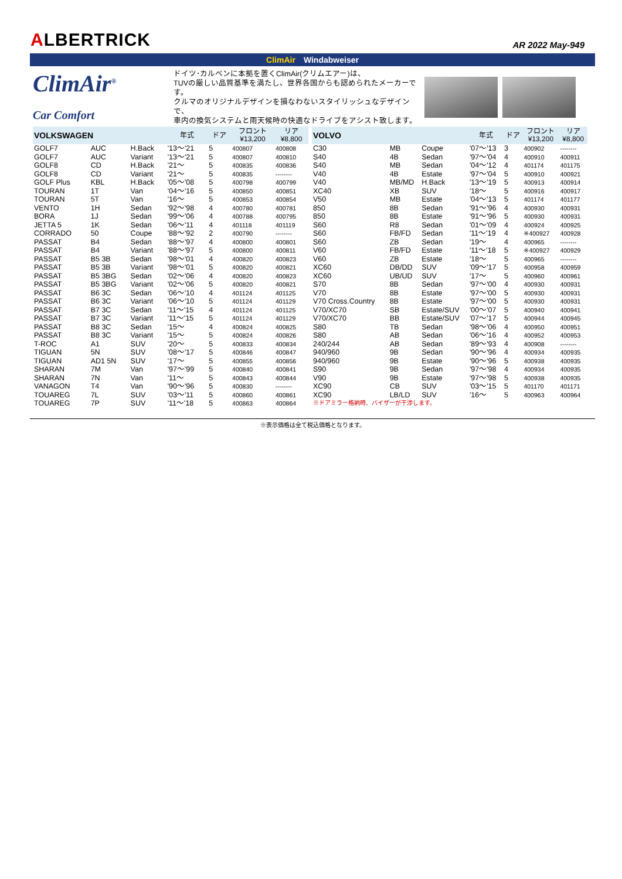ALBERTRICK
AR 2022 May-949
ClimAir Windabweiser
ClimAir<sup>®</sup>
Car Comfort
ドイツ･カルベンに本拠を置くClimAir(クリムエアー)は、
TUVの厳しい品質基準を満たし、世界各国からも認められたメーカーです。
クルマのオリジナルデザインを損なわないスタイリッシュなデザインで、
車内の換気システムと雨天候時の快適なドライブをアシスト致します。
| VOLKSWAGEN | | | 年式 | ドア | フロント ¥13,200 | リア ¥8,800 |
| --- | --- | --- | --- | --- | --- | --- |
| GOLF7 | AUC | H.Back | '13～'21 | 5 | 400807 | 400808 |
| GOLF7 | AUC | Variant | '13～'21 | 5 | 400807 | 400810 |
| GOLF8 | CD | H.Back | '21～ | 5 | 400835 | 400836 |
| GOLF8 | CD | Variant | '21～ | 5 | 400835 | -------- |
| GOLF Plus | KBL | H.Back | '05～'08 | 5 | 400798 | 400799 |
| TOURAN | 1T | Van | '04～'16 | 5 | 400850 | 400851 |
| TOURAN | 5T | Van | '16～ | 5 | 400853 | 400854 |
| VENTO | 1H | Sedan | '92～'98 | 4 | 400780 | 400781 |
| BORA | 1J | Sedan | '99～'06 | 4 | 400788 | 400795 |
| JETTA 5 | 1K | Sedan | '06～'11 | 4 | 401118 | 401119 |
| CORRADO | 50 | Coupe | '88～'92 | 2 | 400790 | -------- |
| PASSAT | B4 | Sedan | '88～'97 | 4 | 400800 | 400801 |
| PASSAT | B4 | Variant | '88～'97 | 5 | 400800 | 400811 |
| PASSAT | B5 3B | Sedan | '98～'01 | 4 | 400820 | 400823 |
| PASSAT | B5 3B | Variant | '98～'01 | 5 | 400820 | 400821 |
| PASSAT | B5 3BG | Sedan | '02～'06 | 4 | 400820 | 400823 |
| PASSAT | B5 3BG | Variant | '02～'06 | 5 | 400820 | 400821 |
| PASSAT | B6 3C | Sedan | '06～'10 | 4 | 401124 | 401125 |
| PASSAT | B6 3C | Variant | '06～'10 | 5 | 401124 | 401129 |
| PASSAT | B7 3C | Sedan | '11～'15 | 4 | 401124 | 401125 |
| PASSAT | B7 3C | Variant | '11～'15 | 5 | 401124 | 401129 |
| PASSAT | B8 3C | Sedan | '15～ | 4 | 400824 | 400825 |
| PASSAT | B8 3C | Variant | '15～ | 5 | 400824 | 400826 |
| T-ROC | A1 | SUV | '20～ | 5 | 400833 | 400834 |
| TIGUAN | 5N | SUV | '08～'17 | 5 | 400846 | 400847 |
| TIGUAN | AD1 5N | SUV | '17～ | 5 | 400855 | 400856 |
| SHARAN | 7M | Van | '97～'99 | 5 | 400840 | 400841 |
| SHARAN | 7N | Van | '11～ | 5 | 400843 | 400844 |
| VANAGON | T4 | Van | '90～'96 | 5 | 400830 | -------- |
| TOUAREG | 7L | SUV | '03～'11 | 5 | 400860 | 400861 |
| TOUAREG | 7P | SUV | '11～'18 | 5 | 400863 | 400864 |
| VOLVO | | | 年式 | ドア | フロント ¥13,200 | リア ¥8,800 |
| --- | --- | --- | --- | --- | --- | --- |
| C30 | MB | Coupe | '07～'13 | 3 | 400902 | -------- |
| S40 | 4B | Sedan | '97～'04 | 4 | 400910 | 400911 |
| S40 | MB | Sedan | '04～'12 | 4 | 401174 | 401175 |
| V40 | 4B | Estate | '97～'04 | 5 | 400910 | 400921 |
| V40 | MB/MD | H.Back | '13～'19 | 5 | 400913 | 400914 |
| XC40 | XB | SUV | '18～ | 5 | 400916 | 400917 |
| V50 | MB | Estate | '04～'13 | 5 | 401174 | 401177 |
| 850 | 8B | Sedan | '91～'96 | 4 | 400930 | 400931 |
| 850 | 8B | Estate | '91～'96 | 5 | 400930 | 400931 |
| S60 | R8 | Sedan | '01～'09 | 4 | 400924 | 400925 |
| S60 | FB/FD | Sedan | '11～'19 | 4 | ※400927 | 400928 |
| S60 | ZB | Sedan | '19～ | 4 | 400965 | -------- |
| V60 | FB/FD | Estate | '11～'18 | 5 | ※400927 | 400929 |
| V60 | ZB | Estate | '18～ | 5 | 400965 | -------- |
| XC60 | DB/DD | SUV | '09～'17 | 5 | 400958 | 400959 |
| XC60 | UB/UD | SUV | '17～ | 5 | 400960 | 400961 |
| S70 | 8B | Sedan | '97～'00 | 4 | 400930 | 400931 |
| V70 | 8B | Estate | '97～'00 | 5 | 400930 | 400931 |
| V70 Cross.Country | 8B | Estate | '97～'00 | 5 | 400930 | 400931 |
| V70/XC70 | SB | Estate/SUV | '00～'07 | 5 | 400940 | 400941 |
| V70/XC70 | BB | Estate/SUV | '07～'17 | 5 | 400944 | 400945 |
| S80 | TB | Sedan | '98～'06 | 4 | 400950 | 400951 |
| S80 | AB | Sedan | '06～'16 | 4 | 400952 | 400953 |
| 240/244 | AB | Sedan | '89～'93 | 4 | 400908 | -------- |
| 940/960 | 9B | Sedan | '90～'96 | 4 | 400934 | 400935 |
| 940/960 | 9B | Estate | '90～'96 | 5 | 400938 | 400935 |
| S90 | 9B | Sedan | '97～'98 | 4 | 400934 | 400935 |
| V90 | 9B | Estate | '97～'98 | 5 | 400938 | 400935 |
| XC90 | CB | SUV | '03～'15 | 5 | 401170 | 401171 |
| XC90 | LB/LD | SUV | '16～ | 5 | 400963 | 400964 |
| ※ドアミラー格納時、バイザーが干渉します。 | | | | | | |
※表示価格は全て税込価格となります。